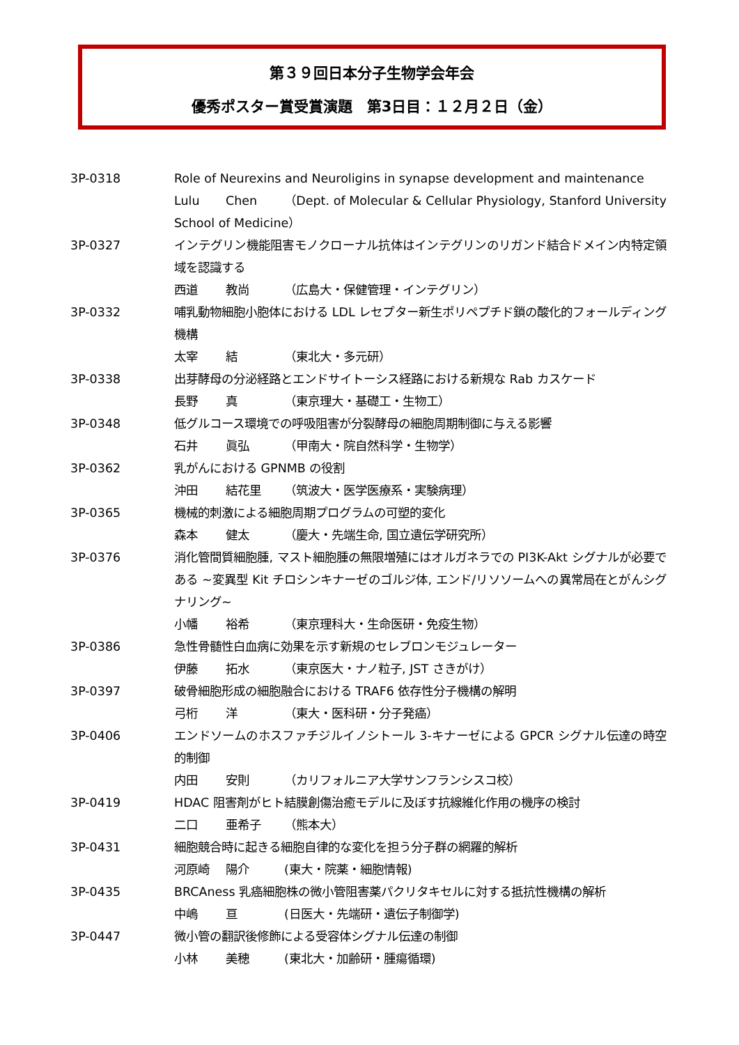第３９回日本分子生物学会年会
優秀ポスター賞受賞演題　第3日目：１２月２日（金）
3P-0318 Role of Neurexins and Neuroligins in synapse development and maintenance
Lulu Chen （Dept. of Molecular & Cellular Physiology, Stanford University School of Medicine）
3P-0327 インテグリン機能阻害モノクローナル抗体はインテグリンのリガンド結合ドメイン内特定領域を認識する
西道 教尚 （広島大・保健管理・インテグリン）
3P-0332 哺乳動物細胞小胞体における LDL レセプター新生ポリペプチド鎖の酸化的フォールディング機構
太宰 結 （東北大・多元研）
3P-0338 出芽酵母の分泌経路とエンドサイトーシス経路における新規な Rab カスケード
長野 真 （東京理大・基礎工・生物工）
3P-0348 低グルコース環境での呼吸阻害が分裂酵母の細胞周期制御に与える影響
石井 眞弘 （甲南大・院自然科学・生物学）
3P-0362 乳がんにおける GPNMB の役割
沖田 結花里 （筑波大・医学医療系・実験病理）
3P-0365 機械的刺激による細胞周期プログラムの可塑的変化
森本 健太 （慶大・先端生命, 国立遺伝学研究所）
3P-0376 消化管間質細胞腫, マスト細胞腫の無限増殖にはオルガネラでの PI3K-Akt シグナルが必要である ~変異型 Kit チロシンキナーゼのゴルジ体, エンド/リソソームへの異常局在とがんシグナリング~
小幡 裕希 （東京理科大・生命医研・免疫生物）
3P-0386 急性骨髄性白血病に効果を示す新規のセレブロンモジュレーター
伊藤 拓水 （東京医大・ナノ粒子, JST さきがけ）
3P-0397 破骨細胞形成の細胞融合における TRAF6 依存性分子機構の解明
弓桁 洋 （東大・医科研・分子発癌）
3P-0406 エンドソームのホスファチジルイノシトール 3-キナーゼによる GPCR シグナル伝達の時空的制御
内田 安則 （カリフォルニア大学サンフランシスコ校）
3P-0419 HDAC 阻害剤がヒト結膜創傷治癒モデルに及ぼす抗線維化作用の機序の検討
二口 亜希子 （熊本大）
3P-0431 細胞競合時に起きる細胞自律的な変化を担う分子群の網羅的解析
河原崎 陽介 (東大・院薬・細胞情報)
3P-0435 BRCAness 乳癌細胞株の微小管阻害薬パクリタキセルに対する抵抗性機構の解析
中嶋 亘 (日医大・先端研・遺伝子制御学)
3P-0447 微小管の翻訳後修飾による受容体シグナル伝達の制御
小林 美穂 (東北大・加齢研・腫瘍循環)